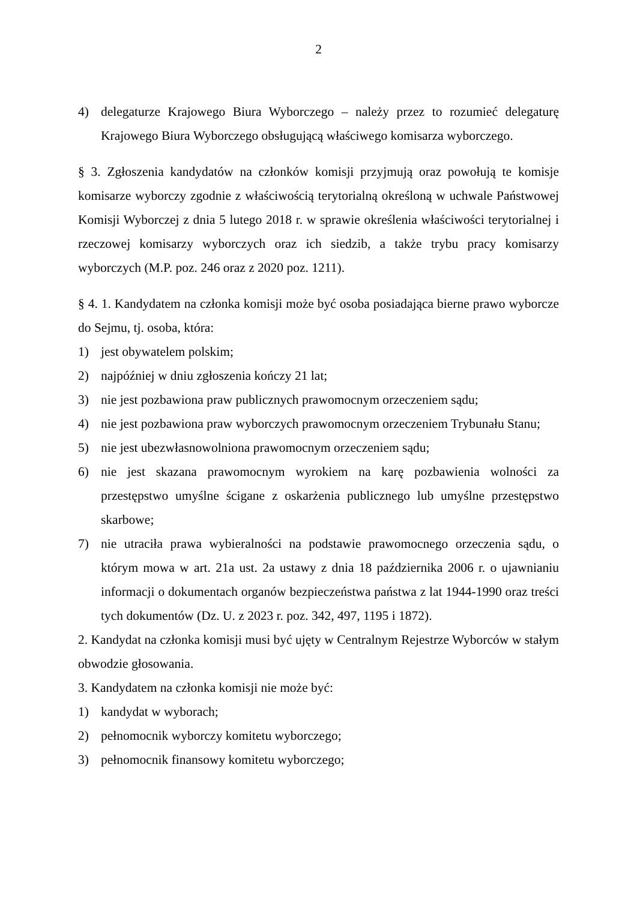2
4) delegaturze Krajowego Biura Wyborczego – należy przez to rozumieć delegaturę Krajowego Biura Wyborczego obsługującą właściwego komisarza wyborczego.
§ 3. Zgłoszenia kandydatów na członków komisji przyjmują oraz powołują te komisje komisarze wyborczy zgodnie z właściwością terytorialną określoną w uchwale Państwowej Komisji Wyborczej z dnia 5 lutego 2018 r. w sprawie określenia właściwości terytorialnej i rzeczowej komisarzy wyborczych oraz ich siedzib, a także trybu pracy komisarzy wyborczych (M.P. poz. 246 oraz z 2020 poz. 1211).
§ 4. 1. Kandydatem na członka komisji może być osoba posiadająca bierne prawo wyborcze do Sejmu, tj. osoba, która:
1) jest obywatelem polskim;
2) najpóźniej w dniu zgłoszenia kończy 21 lat;
3) nie jest pozbawiona praw publicznych prawomocnym orzeczeniem sądu;
4) nie jest pozbawiona praw wyborczych prawomocnym orzeczeniem Trybunału Stanu;
5) nie jest ubezwłasnowolniona prawomocnym orzeczeniem sądu;
6) nie jest skazana prawomocnym wyrokiem na karę pozbawienia wolności za przestępstwo umyślne ścigane z oskarżenia publicznego lub umyślne przestępstwo skarbowe;
7) nie utraciła prawa wybieralności na podstawie prawomocnego orzeczenia sądu, o którym mowa w art. 21a ust. 2a ustawy z dnia 18 października 2006 r. o ujawnianiu informacji o dokumentach organów bezpieczeństwa państwa z lat 1944-1990 oraz treści tych dokumentów (Dz. U. z 2023 r. poz. 342, 497, 1195 i 1872).
2. Kandydat na członka komisji musi być ujęty w Centralnym Rejestrze Wyborców w stałym obwodzie głosowania.
3. Kandydatem na członka komisji nie może być:
1) kandydat w wyborach;
2) pełnomocnik wyborczy komitetu wyborczego;
3) pełnomocnik finansowy komitetu wyborczego;